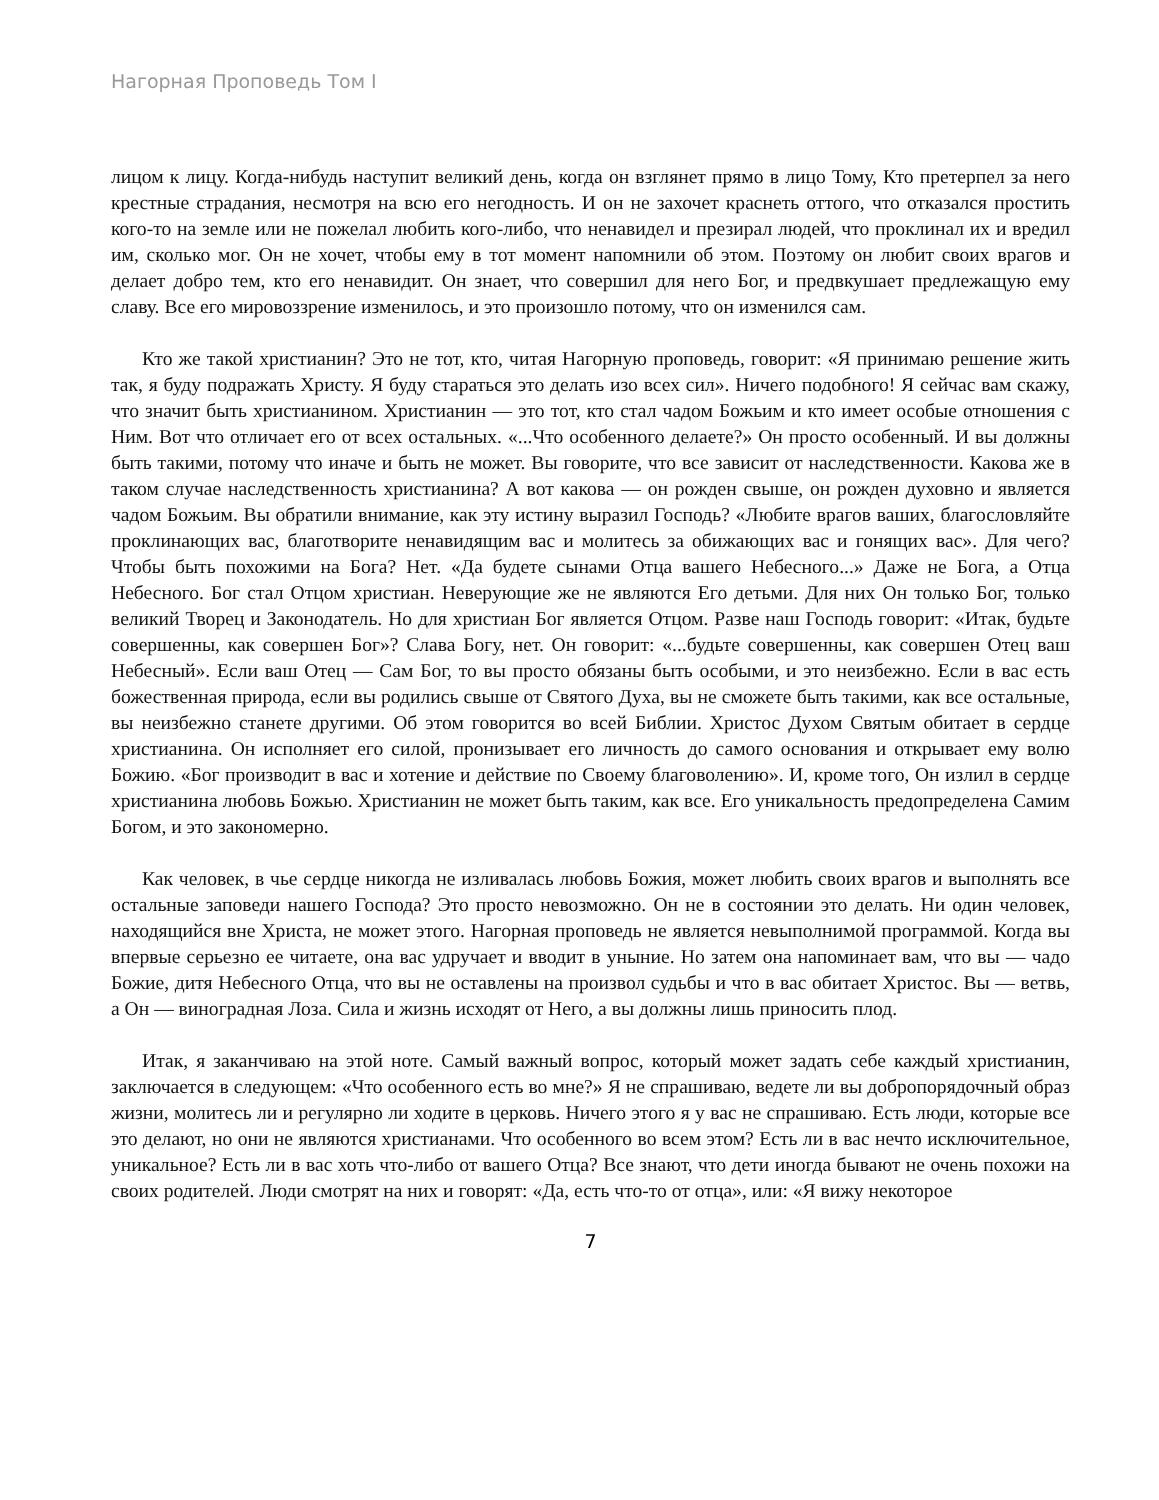Нагорная Проповедь Том I
лицом к лицу. Когда-нибудь наступит великий день, когда он взглянет прямо в лицо Тому, Кто претерпел за него крестные страдания, несмотря на всю его негодность. И он не захочет краснеть оттого, что отказался простить кого-то на земле или не пожелал любить кого-либо, что ненавидел и презирал людей, что проклинал их и вредил им, сколько мог. Он не хочет, чтобы ему в тот момент напомнили об этом. Поэтому он любит своих врагов и делает добро тем, кто его ненавидит. Он знает, что совершил для него Бог, и предвкушает предлежащую ему славу. Все его мировоззрение изменилось, и это произошло потому, что он изменился сам.
Кто же такой христианин? Это не тот, кто, читая Нагорную проповедь, говорит: «Я принимаю решение жить так, я буду подражать Христу. Я буду стараться это делать изо всех сил». Ничего подобного! Я сейчас вам скажу, что значит быть христианином. Христианин — это тот, кто стал чадом Божьим и кто имеет особые отношения с Ним. Вот что отличает его от всех остальных. «...Что особенного делаете?» Он просто особенный. И вы должны быть такими, потому что иначе и быть не может. Вы говорите, что все зависит от наследственности. Какова же в таком случае наследственность христианина? А вот какова — он рожден свыше, он рожден духовно и является чадом Божьим. Вы обратили внимание, как эту истину выразил Господь? «Любите врагов ваших, благословляйте проклинающих вас, благотворите ненавидящим вас и молитесь за обижающих вас и гонящих вас». Для чего? Чтобы быть похожими на Бога? Нет. «Да будете сынами Отца вашего Небесного...» Даже не Бога, а Отца Небесного. Бог стал Отцом христиан. Неверующие же не являются Его детьми. Для них Он только Бог, только великий Творец и Законодатель. Но для христиан Бог является Отцом. Разве наш Господь говорит: «Итак, будьте совершенны, как совершен Бог»? Слава Богу, нет. Он говорит: «...будьте совершенны, как совершен Отец ваш Небесный». Если ваш Отец — Сам Бог, то вы просто обязаны быть особыми, и это неизбежно. Если в вас есть божественная природа, если вы родились свыше от Святого Духа, вы не сможете быть такими, как все остальные, вы неизбежно станете другими. Об этом говорится во всей Библии. Христос Духом Святым обитает в сердце христианина. Он исполняет его силой, пронизывает его личность до самого основания и открывает ему волю Божию. «Бог производит в вас и хотение и действие по Своему благоволению». И, кроме того, Он излил в сердце христианина любовь Божью. Христианин не может быть таким, как все. Его уникальность предопределена Самим Богом, и это закономерно.
Как человек, в чье сердце никогда не изливалась любовь Божия, может любить своих врагов и выполнять все остальные заповеди нашего Господа? Это просто невозможно. Он не в состоянии это делать. Ни один человек, находящийся вне Христа, не может этого. Нагорная проповедь не является невыполнимой программой. Когда вы впервые серьезно ее читаете, она вас удручает и вводит в уныние. Но затем она напоминает вам, что вы — чадо Божие, дитя Небесного Отца, что вы не оставлены на произвол судьбы и что в вас обитает Христос. Вы — ветвь, а Он — виноградная Лоза. Сила и жизнь исходят от Него, а вы должны лишь приносить плод.
Итак, я заканчиваю на этой ноте. Самый важный вопрос, который может задать себе каждый христианин, заключается в следующем: «Что особенного есть во мне?» Я не спрашиваю, ведете ли вы добропорядочный образ жизни, молитесь ли и регулярно ли ходите в церковь. Ничего этого я у вас не спрашиваю. Есть люди, которые все это делают, но они не являются христианами. Что особенного во всем этом? Есть ли в вас нечто исключительное, уникальное? Есть ли в вас хоть что-либо от вашего Отца? Все знают, что дети иногда бывают не очень похожи на своих родителей. Люди смотрят на них и говорят: «Да, есть что-то от отца», или: «Я вижу некоторое
7